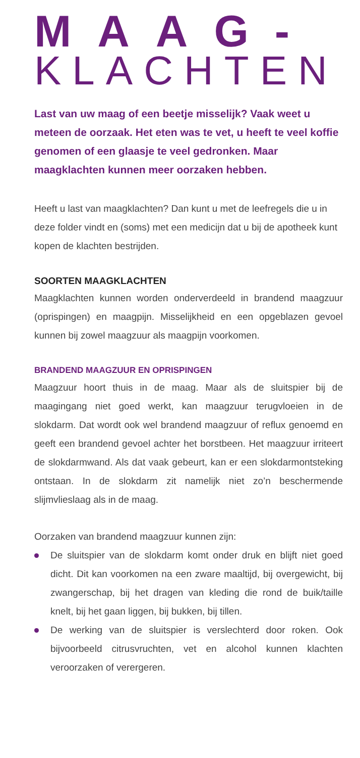MAAG-
KLACHTEN
Last van uw maag of een beetje misselijk? Vaak weet u meteen de oorzaak. Het eten was te vet, u heeft te veel koffie genomen of een glaasje te veel gedronken. Maar maagklachten kunnen meer oorzaken hebben.
Heeft u last van maagklachten? Dan kunt u met de leefregels die u in deze folder vindt en (soms) met een medicijn dat u bij de apotheek kunt kopen de klachten bestrijden.
SOORTEN MAAGKLACHTEN
Maagklachten kunnen worden onderverdeeld in brandend maagzuur (oprispingen) en maagpijn. Misselijkheid en een opgeblazen gevoel kunnen bij zowel maagzuur als maagpijn voorkomen.
BRANDEND MAAGZUUR EN OPRISPINGEN
Maagzuur hoort thuis in de maag. Maar als de sluitspier bij de maagingang niet goed werkt, kan maagzuur terugvloeien in de slokdarm. Dat wordt ook wel brandend maagzuur of reflux genoemd en geeft een brandend gevoel achter het borstbeen. Het maagzuur irriteert de slokdarmwand. Als dat vaak gebeurt, kan er een slokdarmontsteking ontstaan. In de slokdarm zit namelijk niet zo’n beschermende slijmvlieslaag als in de maag.
Oorzaken van brandend maagzuur kunnen zijn:
De sluitspier van de slokdarm komt onder druk en blijft niet goed dicht. Dit kan voorkomen na een zware maaltijd, bij overgewicht, bij zwangerschap, bij het dragen van kleding die rond de buik/taille knelt, bij het gaan liggen, bij bukken, bij tillen.
De werking van de sluitspier is verslechterd door roken. Ook bijvoorbeeld citrusvruchten, vet en alcohol kunnen klachten veroorzaken of verergeren.